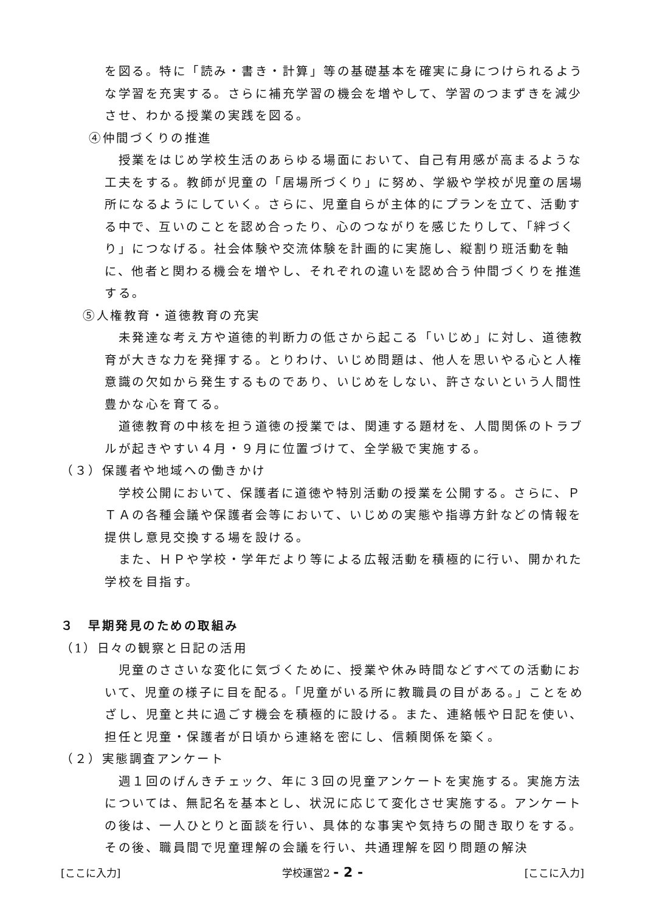を図る。特に「読み・書き・計算」等の基礎基本を確実に身につけられるような学習を充実する。さらに補充学習の機会を増やして、学習のつまずきを減少させ、わかる授業の実践を図る。
④仲間づくりの推進
　授業をはじめ学校生活のあらゆる場面において、自己有用感が高まるような工夫をする。教師が児童の「居場所づくり」に努め、学級や学校が児童の居場所になるようにしていく。さらに、児童自らが主体的にプランを立て、活動する中で、互いのことを認め合ったり、心のつながりを感じたりして、「絆づくり」につなげる。社会体験や交流体験を計画的に実施し、縦割り班活動を軸に、他者と関わる機会を増やし、それぞれの違いを認め合う仲間づくりを推進する。
⑤人権教育・道徳教育の充実
　未発達な考え方や道徳的判断力の低さから起こる「いじめ」に対し、道徳教育が大きな力を発揮する。とりわけ、いじめ問題は、他人を思いやる心と人権意識の欠如から発生するものであり、いじめをしない、許さないという人間性豊かな心を育てる。
　道徳教育の中核を担う道徳の授業では、関連する題材を、人間関係のトラブルが起きやすい４月・９月に位置づけて、全学級で実施する。
（３）保護者や地域への働きかけ
　学校公開において、保護者に道徳や特別活動の授業を公開する。さらに、ＰＴＡの各種会議や保護者会等において、いじめの実態や指導方針などの情報を提供し意見交換する場を設ける。
　また、ＨＰや学校・学年だより等による広報活動を積極的に行い、開かれた学校を目指す。
３　早期発見のための取組み
（1）日々の観察と日記の活用
　児童のささいな変化に気づくために、授業や休み時間などすべての活動において、児童の様子に目を配る。「児童がいる所に教職員の目がある。」ことをめざし、児童と共に過ごす機会を積極的に設ける。また、連絡帳や日記を使い、担任と児童・保護者が日頃から連絡を密にし、信頼関係を築く。
（２）実態調査アンケート
　週１回のげんきチェック、年に３回の児童アンケートを実施する。実施方法については、無記名を基本とし、状況に応じて変化させ実施する。アンケートの後は、一人ひとりと面談を行い、具体的な事実や気持ちの聞き取りをする。その後、職員間で児童理解の会議を行い、共通理解を図り問題の解決
[ここに入力] 学校運営2 - 2 - [ここに入力]